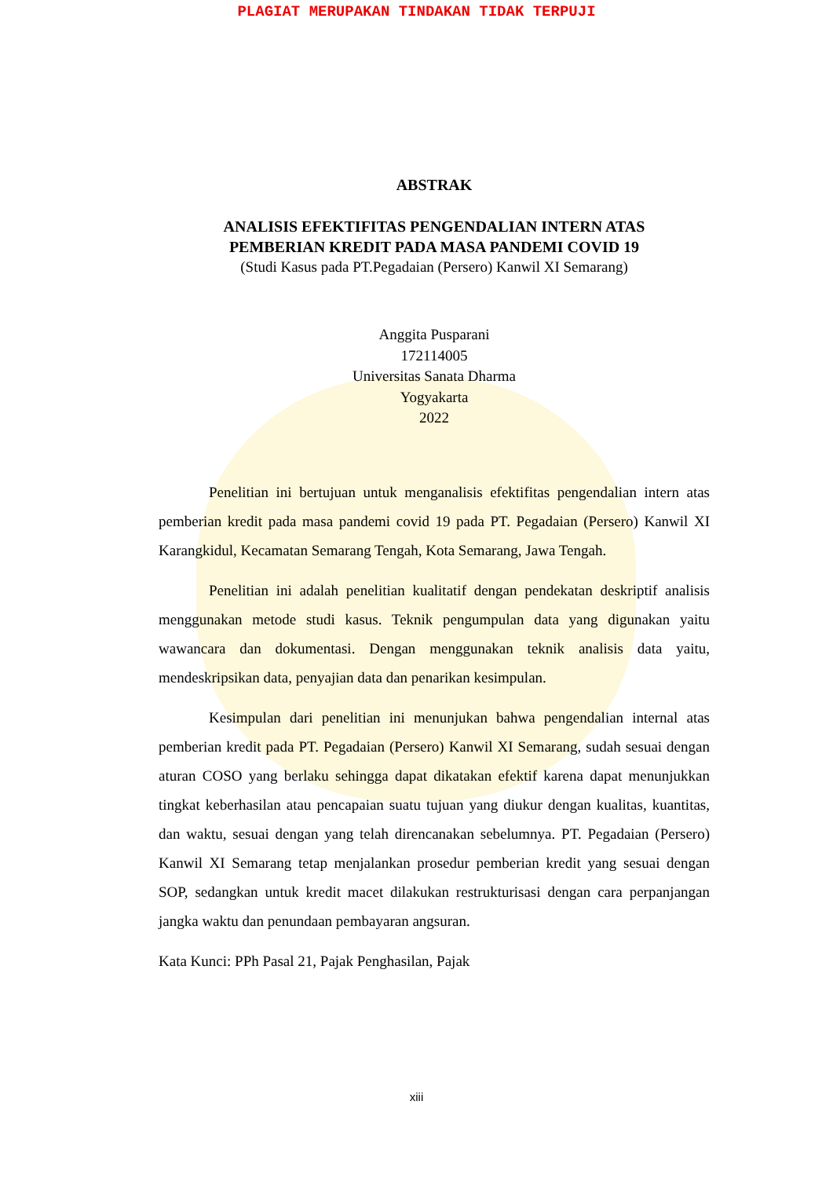PLAGIAT MERUPAKAN TINDAKAN TIDAK TERPUJI
ABSTRAK
ANALISIS EFEKTIFITAS PENGENDALIAN INTERN ATAS
PEMBERIAN KREDIT PADA MASA PANDEMI COVID 19
(Studi Kasus pada PT.Pegadaian (Persero) Kanwil XI Semarang)
Anggita Pusparani
172114005
Universitas Sanata Dharma
Yogyakarta
2022
Penelitian ini bertujuan untuk menganalisis efektifitas pengendalian intern atas pemberian kredit pada masa pandemi covid 19 pada PT. Pegadaian (Persero) Kanwil XI Karangkidul, Kecamatan Semarang Tengah, Kota Semarang, Jawa Tengah.
Penelitian ini adalah penelitian kualitatif dengan pendekatan deskriptif analisis menggunakan metode studi kasus. Teknik pengumpulan data yang digunakan yaitu wawancara dan dokumentasi. Dengan menggunakan teknik analisis data yaitu, mendeskripsikan data, penyajian data dan penarikan kesimpulan.
Kesimpulan dari penelitian ini menunjukan bahwa pengendalian internal atas pemberian kredit pada PT. Pegadaian (Persero) Kanwil XI Semarang, sudah sesuai dengan aturan COSO yang berlaku sehingga dapat dikatakan efektif karena dapat menunjukkan tingkat keberhasilan atau pencapaian suatu tujuan yang diukur dengan kualitas, kuantitas, dan waktu, sesuai dengan yang telah direncanakan sebelumnya. PT. Pegadaian (Persero) Kanwil XI Semarang tetap menjalankan prosedur pemberian kredit yang sesuai dengan SOP, sedangkan untuk kredit macet dilakukan restrukturisasi dengan cara perpanjangan jangka waktu dan penundaan pembayaran angsuran.
Kata Kunci: PPh Pasal 21, Pajak Penghasilan, Pajak
xiii